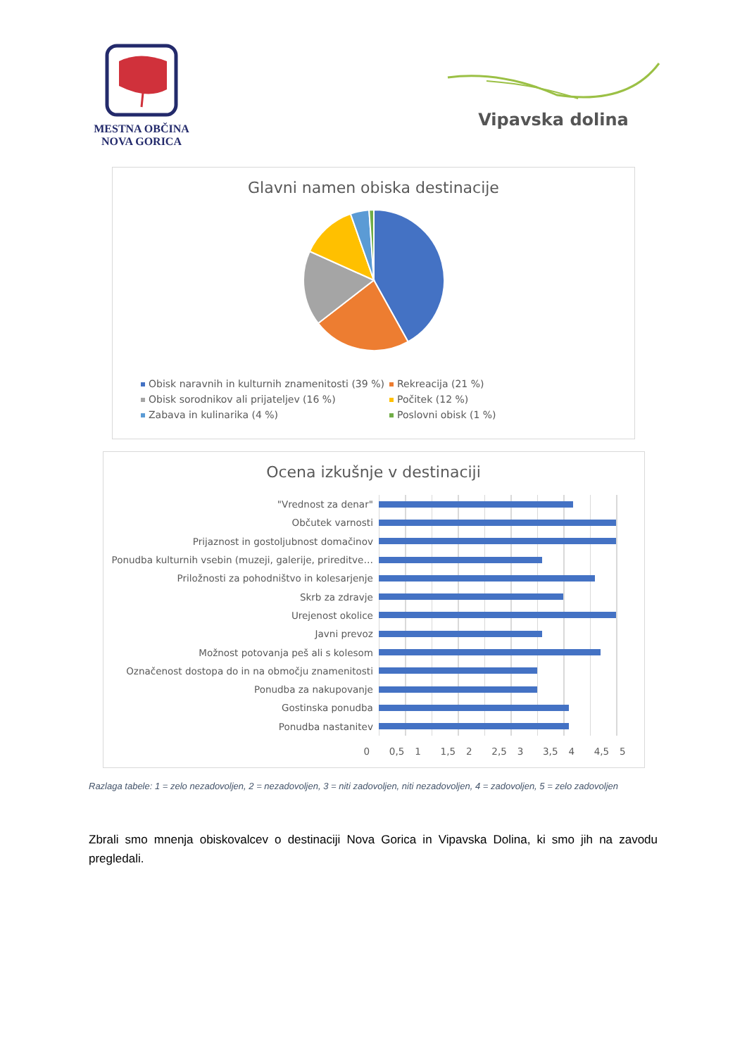MESTNA OBČINA
NOVA GORICA
Vipavska dolina
Glavni namen obiska destinacije
Obisk naravnih in kulturnih znamenitosti (39 %)
Rekreacija (21 %)
Obisk sorodnikov ali prijateljev (16 %)
Počitek (12 %)
Zabava in kulinarika (4 %)
Poslovni obisk (1 %)
Ocena izkušnje v destinaciji
| "Vrednost za denar" | |
| Občutek varnosti | |
| Prijaznost in gostoljubnost domačinov | |
| Ponudba kulturnih vsebin (muzeji, galerije, prireditve… | |
| Priložnosti za pohodništvo in kolesarjenje | |
| Skrb za zdravje | |
| Urejenost okolice | |
| Javni prevoz | |
| Možnost potovanja peš ali s kolesom | |
| Označenost dostopa do in na območju znamenitosti | |
| Ponudba za nakupovanje | |
| Gostinska ponudba | |
| Ponudba nastanitev | |
0 0,5 1 1,5 2 2,5 3 3,5 4 4,5 5
Razlaga tabele: 1 = zelo nezadovoljen, 2 = nezadovoljen, 3 = niti zadovoljen, niti nezadovoljen, 4 = zadovoljen, 5 = zelo zadovoljen
Zbrali smo mnenja obiskovalcev o destinaciji Nova Gorica in Vipavska Dolina, ki smo jih na zavodu pregledali.